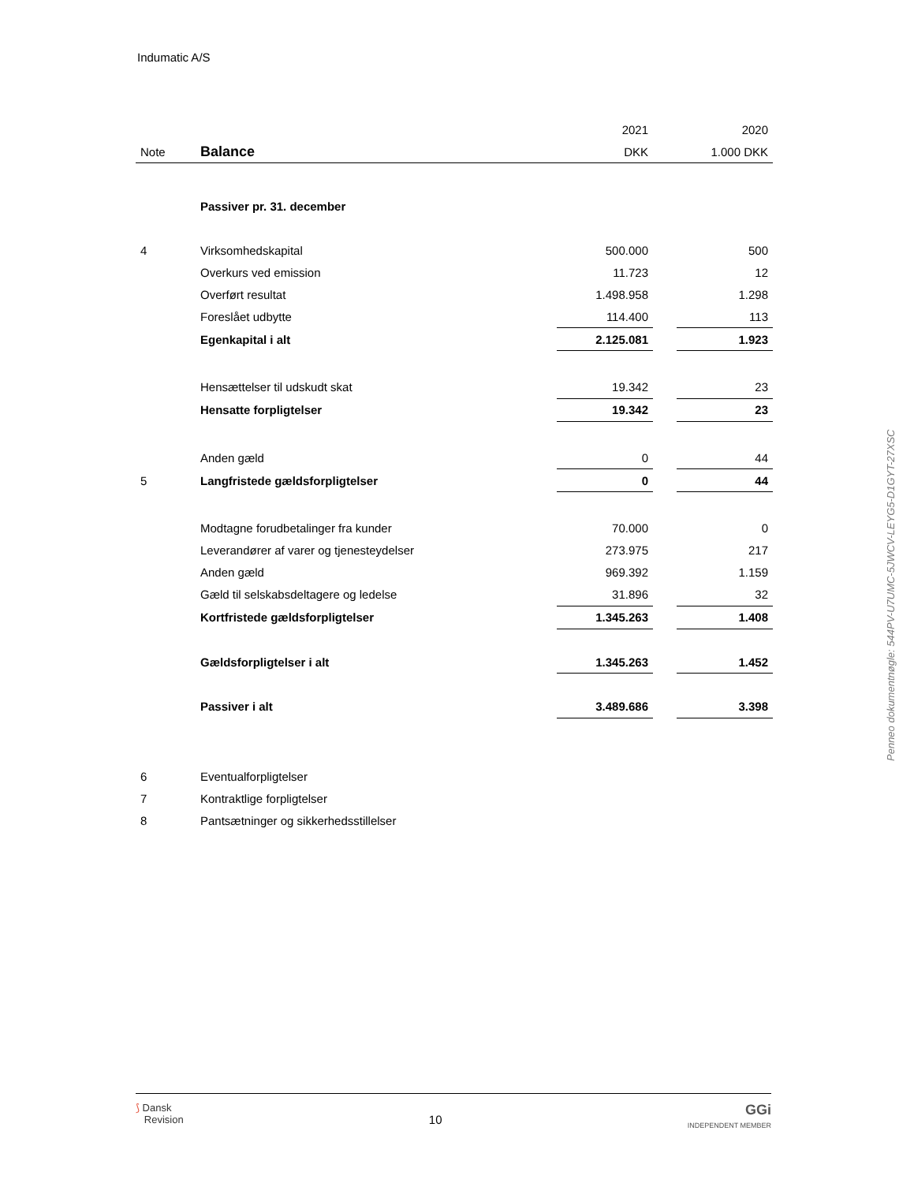Indumatic A/S
| | | 2021 | | 2020 |
| Note | Balance | DKK | | 1.000 DKK |
| | Passiver pr. 31. december | | | |
| 4 | Virksomhedskapital | 500.000 | | 500 |
| | Overkurs ved emission | 11.723 | | 12 |
| | Overført resultat | 1.498.958 | | 1.298 |
| | Foreslået udbytte | 114.400 | | 113 |
| | Egenkapital i alt | 2.125.081 | | 1.923 |
| | Hensættelser til udskudt skat | 19.342 | | 23 |
| | Hensatte forpligtelser | 19.342 | | 23 |
| | Anden gæld | 0 | | 44 |
| 5 | Langfristede gældsforpligtelser | 0 | | 44 |
| | Modtagne forudbetalinger fra kunder | 70.000 | | 0 |
| | Leverandører af varer og tjenesteydelser | 273.975 | | 217 |
| | Anden gæld | 969.392 | | 1.159 |
| | Gæld til selskabsdeltagere og ledelse | 31.896 | | 32 |
| | Kortfristede gældsforpligtelser | 1.345.263 | | 1.408 |
| | Gældsforpligtelser i alt | 1.345.263 | | 1.452 |
| | Passiver i alt | 3.489.686 | | 3.398 |
| 6 | Eventualforpligtelser | | | |
| 7 | Kontraktlige forpligtelser | | | |
| 8 | Pantsætninger og sikkerhedsstillelser | | | |
Penneo dokumentnøgle: 544PV-U7UMC-5JWCV-LEYG5-D1GYT-27XSC
⟆ Dansk
Revision
10
GGi
INDEPENDENT MEMBER